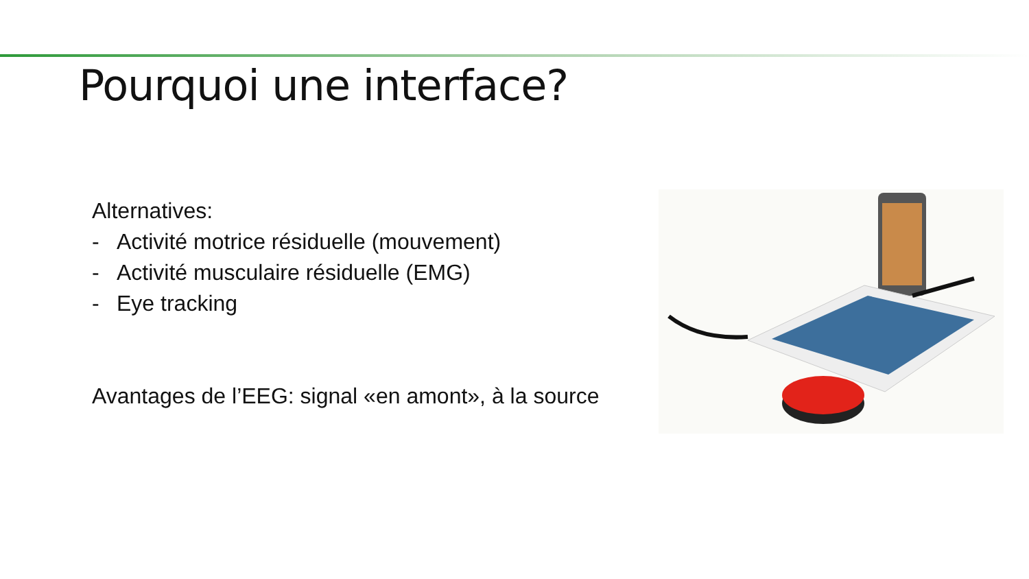Pourquoi une interface?
Alternatives:
- Activité motrice résiduelle (mouvement)
- Activité musculaire résiduelle (EMG)
- Eye tracking
Avantages de l’EEG: signal «en amont», à la source